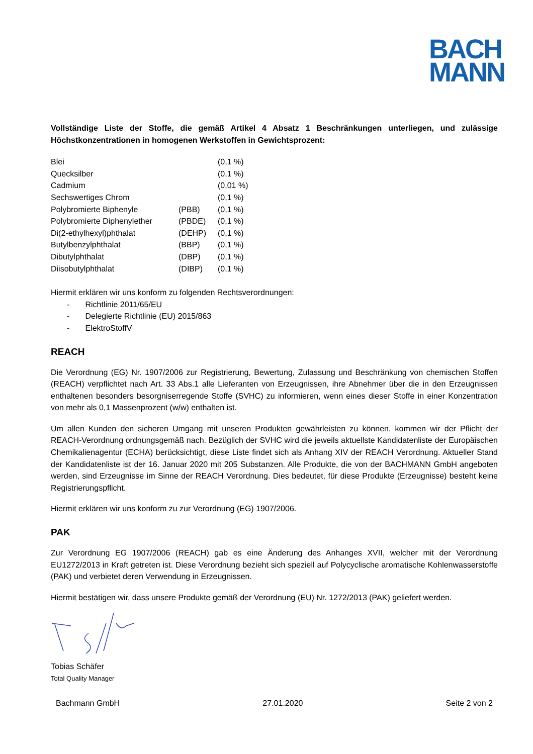BACH
MANN
Vollständige Liste der Stoffe, die gemäß Artikel 4 Absatz 1 Beschränkungen unterliegen, und zulässige Höchstkonzentrationen in homogenen Werkstoffen in Gewichtsprozent:
| Blei | | (0,1 %) |
| Quecksilber | | (0,1 %) |
| Cadmium | | (0,01 %) |
| Sechswertiges Chrom | | (0,1 %) |
| Polybromierte Biphenyle | (PBB) | (0,1 %) |
| Polybromierte Diphenylether | (PBDE) | (0,1 %) |
| Di(2-ethylhexyl)phthalat | (DEHP) | (0,1 %) |
| Butylbenzylphthalat | (BBP) | (0,1 %) |
| Dibutylphthalat | (DBP) | (0,1 %) |
| Diisobutylphthalat | (DIBP) | (0,1 %) |
Hiermit erklären wir uns konform zu folgenden Rechtsverordnungen:
- Richtlinie 2011/65/EU
- Delegierte Richtlinie (EU) 2015/863
- ElektroStoffV
REACH
Die Verordnung (EG) Nr. 1907/2006 zur Registrierung, Bewertung, Zulassung und Beschränkung von chemischen Stoffen (REACH) verpflichtet nach Art. 33 Abs.1 alle Lieferanten von Erzeugnissen, ihre Abnehmer über die in den Erzeugnissen enthaltenen besonders besorgniserregende Stoffe (SVHC) zu informieren, wenn eines dieser Stoffe in einer Konzentration von mehr als 0,1 Massenprozent (w/w) enthalten ist.
Um allen Kunden den sicheren Umgang mit unseren Produkten gewährleisten zu können, kommen wir der Pflicht der REACH-Verordnung ordnungsgemäß nach. Bezüglich der SVHC wird die jeweils aktuellste Kandidatenliste der Europäischen Chemikalienagentur (ECHA) berücksichtigt, diese Liste findet sich als Anhang XIV der REACH Verordnung. Aktueller Stand der Kandidatenliste ist der 16. Januar 2020 mit 205 Substanzen. Alle Produkte, die von der BACHMANN GmbH angeboten werden, sind Erzeugnisse im Sinne der REACH Verordnung. Dies bedeutet, für diese Produkte (Erzeugnisse) besteht keine Registrierungspflicht.
Hiermit erklären wir uns konform zu zur Verordnung (EG) 1907/2006.
PAK
Zur Verordnung EG 1907/2006 (REACH) gab es eine Änderung des Anhanges XVII, welcher mit der Verordnung EU1272/2013 in Kraft getreten ist. Diese Verordnung bezieht sich speziell auf Polycyclische aromatische Kohlenwasserstoffe (PAK) und verbietet deren Verwendung in Erzeugnissen.
Hiermit bestätigen wir, dass unsere Produkte gemäß der Verordnung (EU) Nr. 1272/2013 (PAK) geliefert werden.
Tobias Schäfer
Total Quality Manager
Bachmann GmbH 27.01.2020 Seite 2 von 2